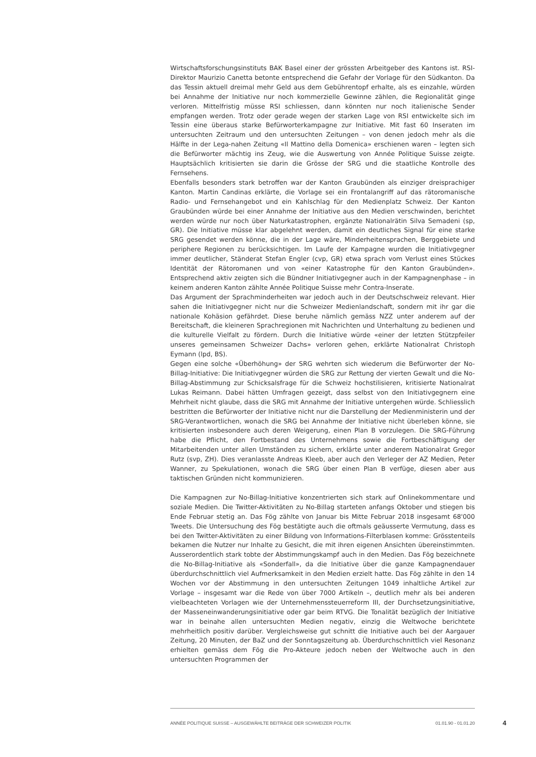Wirtschaftsforschungsinstituts BAK Basel einer der grössten Arbeitgeber des Kantons ist. RSI-Direktor Maurizio Canetta betonte entsprechend die Gefahr der Vorlage für den Südkanton. Da das Tessin aktuell dreimal mehr Geld aus dem Gebührentopf erhalte, als es einzahle, würden bei Annahme der Initiative nur noch kommerzielle Gewinne zählen, die Regionalität ginge verloren. Mittelfristig müsse RSI schliessen, dann könnten nur noch italienische Sender empfangen werden. Trotz oder gerade wegen der starken Lage von RSI entwickelte sich im Tessin eine überaus starke Befürworterkampagne zur Initiative. Mit fast 60 Inseraten im untersuchten Zeitraum und den untersuchten Zeitungen – von denen jedoch mehr als die Hälfte in der Lega-nahen Zeitung «Il Mattino della Domenica» erschienen waren – legten sich die Befürworter mächtig ins Zeug, wie die Auswertung von Année Politique Suisse zeigte. Hauptsächlich kritisierten sie darin die Grösse der SRG und die staatliche Kontrolle des Fernsehens.
Ebenfalls besonders stark betroffen war der Kanton Graubünden als einziger dreisprachiger Kanton. Martin Candinas erklärte, die Vorlage sei ein Frontalangriff auf das rätoromanische Radio- und Fernsehangebot und ein Kahlschlag für den Medienplatz Schweiz. Der Kanton Graubünden würde bei einer Annahme der Initiative aus den Medien verschwinden, berichtet werden würde nur noch über Naturkatastrophen, ergänzte Nationalrätin Silva Semadeni (sp, GR). Die Initiative müsse klar abgelehnt werden, damit ein deutliches Signal für eine starke SRG gesendet werden könne, die in der Lage wäre, Minderheitensprachen, Berggebiete und periphere Regionen zu berücksichtigen. Im Laufe der Kampagne wurden die Initiativgegner immer deutlicher, Ständerat Stefan Engler (cvp, GR) etwa sprach vom Verlust eines Stückes Identität der Rätoromanen und von «einer Katastrophe für den Kanton Graubünden». Entsprechend aktiv zeigten sich die Bündner Initiativgegner auch in der Kampagnenphase – in keinem anderen Kanton zählte Année Politique Suisse mehr Contra-Inserate.
Das Argument der Sprachminderheiten war jedoch auch in der Deutschschweiz relevant. Hier sahen die Initiativgegner nicht nur die Schweizer Medienlandschaft, sondern mit ihr gar die nationale Kohäsion gefährdet. Diese beruhe nämlich gemäss NZZ unter anderem auf der Bereitschaft, die kleineren Sprachregionen mit Nachrichten und Unterhaltung zu bedienen und die kulturelle Vielfalt zu fördern. Durch die Initiative würde «einer der letzten Stützpfeiler unseres gemeinsamen Schweizer Dachs» verloren gehen, erklärte Nationalrat Christoph Eymann (lpd, BS).
Gegen eine solche «Überhöhung» der SRG wehrten sich wiederum die Befürworter der No-Billag-Initiative: Die Initiativgegner würden die SRG zur Rettung der vierten Gewalt und die No-Billag-Abstimmung zur Schicksalsfrage für die Schweiz hochstilisieren, kritisierte Nationalrat Lukas Reimann. Dabei hätten Umfragen gezeigt, dass selbst von den Initiativgegnern eine Mehrheit nicht glaube, dass die SRG mit Annahme der Initiative untergehen würde. Schliesslich bestritten die Befürworter der Initiative nicht nur die Darstellung der Medienministerin und der SRG-Verantwortlichen, wonach die SRG bei Annahme der Initiative nicht überleben könne, sie kritisierten insbesondere auch deren Weigerung, einen Plan B vorzulegen. Die SRG-Führung habe die Pflicht, den Fortbestand des Unternehmens sowie die Fortbeschäftigung der Mitarbeitenden unter allen Umständen zu sichern, erklärte unter anderem Nationalrat Gregor Rutz (svp, ZH). Dies veranlasste Andreas Kleeb, aber auch den Verleger der AZ Medien, Peter Wanner, zu Spekulationen, wonach die SRG über einen Plan B verfüge, diesen aber aus taktischen Gründen nicht kommunizieren.
Die Kampagnen zur No-Billag-Initiative konzentrierten sich stark auf Onlinekommentare und soziale Medien. Die Twitter-Aktivitäten zu No-Billag starteten anfangs Oktober und stiegen bis Ende Februar stetig an. Das Fög zählte von Januar bis Mitte Februar 2018 insgesamt 68'000 Tweets. Die Untersuchung des Fög bestätigte auch die oftmals geäusserte Vermutung, dass es bei den Twitter-Aktivitäten zu einer Bildung von Informations-Filterblasen komme: Grösstenteils bekamen die Nutzer nur Inhalte zu Gesicht, die mit ihren eigenen Ansichten übereinstimmten. Ausserordentlich stark tobte der Abstimmungskampf auch in den Medien. Das Fög bezeichnete die No-Billag-Initiative als «Sonderfall», da die Initiative über die ganze Kampagnendauer überdurchschnittlich viel Aufmerksamkeit in den Medien erzielt hatte. Das Fög zählte in den 14 Wochen vor der Abstimmung in den untersuchten Zeitungen 1049 inhaltliche Artikel zur Vorlage – insgesamt war die Rede von über 7000 Artikeln –, deutlich mehr als bei anderen vielbeachteten Vorlagen wie der Unternehmenssteuerreform III, der Durchsetzungsinitiative, der Masseneinwanderungsinitiative oder gar beim RTVG. Die Tonalität bezüglich der Initiative war in beinahe allen untersuchten Medien negativ, einzig die Weltwoche berichtete mehrheitlich positiv darüber. Vergleichsweise gut schnitt die Initiative auch bei der Aargauer Zeitung, 20 Minuten, der BaZ und der Sonntagszeitung ab. Überdurchschnittlich viel Resonanz erhielten gemäss dem Fög die Pro-Akteure jedoch neben der Weltwoche auch in den untersuchten Programmen der
ANNÉE POLITIQUE SUISSE – AUSGEWÄHLTE BEITRÄGE DER SCHWEIZER POLITIK 01.01.90 - 01.01.20
4